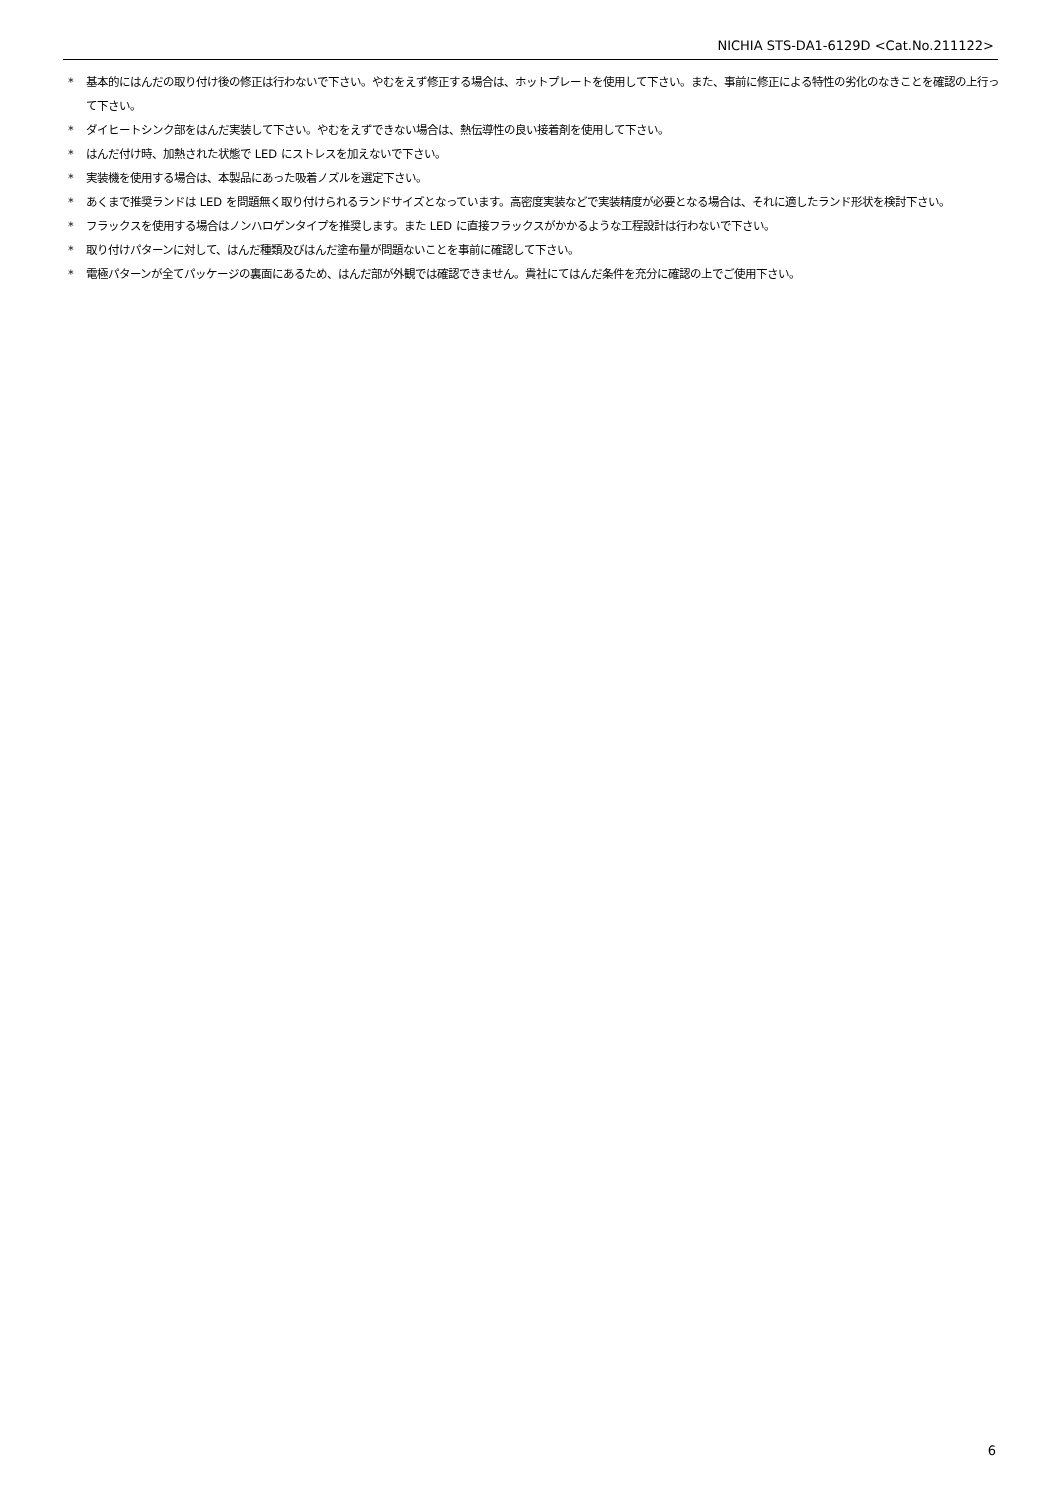NICHIA STS-DA1-6129D <Cat.No.211122>
* 基本的にはんだの取り付け後の修正は行わないで下さい。やむをえず修正する場合は、ホットプレートを使用して下さい。また、事前に修正による特性の劣化のなきことを確認の上行って下さい。
* ダイヒートシンク部をはんだ実装して下さい。やむをえずできない場合は、熱伝導性の良い接着剤を使用して下さい。
* はんだ付け時、加熱された状態で LED にストレスを加えないで下さい。
* 実装機を使用する場合は、本製品にあった吸着ノズルを選定下さい。
* あくまで推奨ランドは LED を問題無く取り付けられるランドサイズとなっています。高密度実装などで実装精度が必要となる場合は、それに適したランド形状を検討下さい。
* フラックスを使用する場合はノンハロゲンタイプを推奨します。また LED に直接フラックスがかかるような工程設計は行わないで下さい。
* 取り付けパターンに対して、はんだ種類及びはんだ塗布量が問題ないことを事前に確認して下さい。
* 電極パターンが全てパッケージの裏面にあるため、はんだ部が外観では確認できません。貴社にてはんだ条件を充分に確認の上でご使用下さい。
6